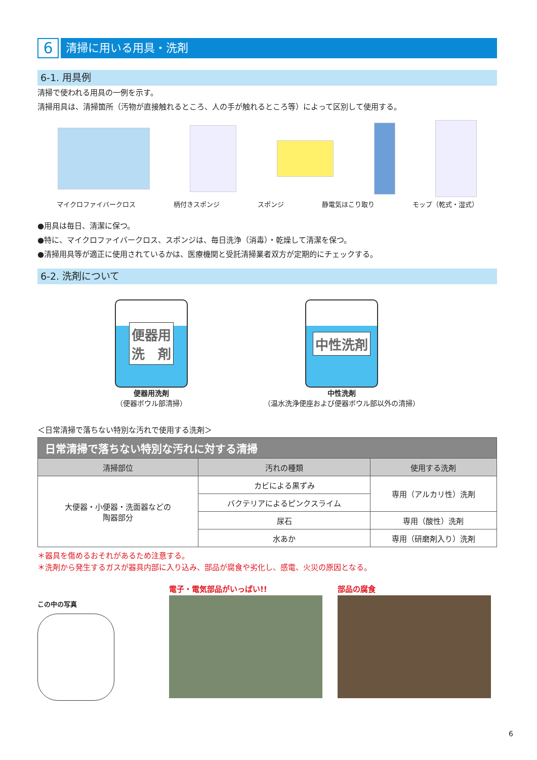6
清掃に用いる用具・洗剤
6-1. 用具例
清掃で使われる用具の一例を示す。
清掃用具は、清掃箇所（汚物が直接触れるところ、人の手が触れるところ等）によって区別して使用する。
マイクロファイバークロス 柄付きスポンジ スポンジ 静電気ほこり取り モップ（乾式・湿式）
●用具は毎日、清潔に保つ。
●特に、マイクロファイバークロス、スポンジは、毎日洗浄（消毒）・乾燥して清潔を保つ。
●清掃用具等が適正に使用されているかは、医療機関と受託清掃業者双方が定期的にチェックする。
6-2. 洗剤について
便器用
洗　剤
便器用洗剤
（便器ボウル部清掃）
中性洗剤
中性洗剤
（温水洗浄便座および便器ボウル部以外の清掃）
＜日常清掃で落ちない特別な汚れで使用する洗剤＞
| 日常清掃で落ちない特別な汚れに対する清掃 | | |
| --- | --- | --- |
| 清掃部位 | 汚れの種類 | 使用する洗剤 |
| 大便器・小便器・洗面器などの 陶器部分 | カビによる黒ずみ | 専用（アルカリ性）洗剤 |
| | バクテリアによるピンクスライム | |
| | 尿石 | 専用（酸性）洗剤 |
| | 水あか | 専用（研磨剤入り）洗剤 |
＊器具を傷めるおそれがあるため注意する。
＊洗剤から発生するガスが器具内部に入り込み、部品が腐食や劣化し、感電、火災の原因となる。
この中の写真
電子・電気部品がいっぱい!! 部品の腐食
6